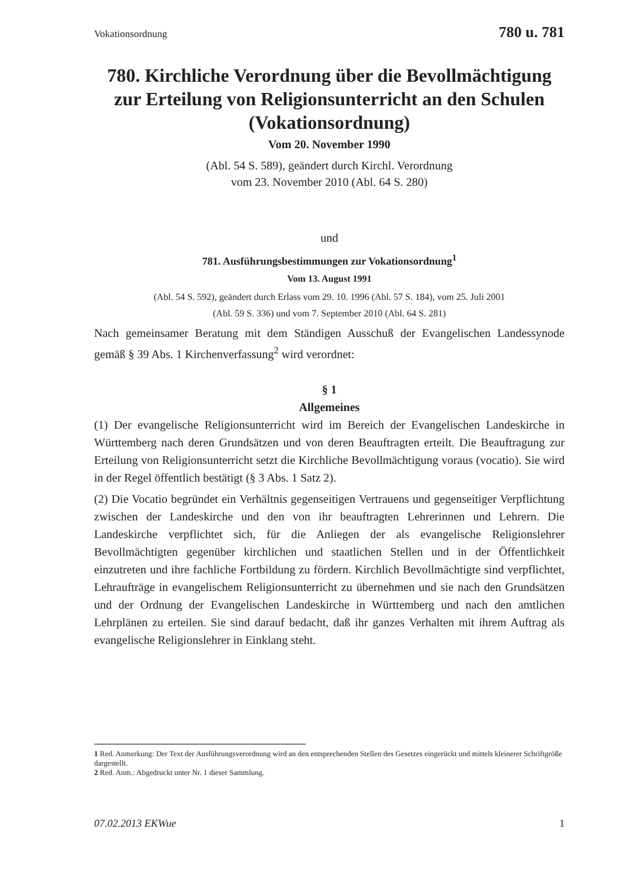Vokationsordnung 780 u. 781
780. Kirchliche Verordnung über die Bevollmächtigung zur Erteilung von Religionsunterricht an den Schulen (Vokationsordnung)
Vom 20. November 1990
(Abl. 54 S. 589), geändert durch Kirchl. Verordnung
vom 23. November 2010 (Abl. 64 S. 280)
und
781. Ausführungsbestimmungen zur Vokationsordnung<sup>1</sup>
Vom 13. August 1991
(Abl. 54 S. 592), geändert durch Erlass vom 29. 10. 1996 (Abl. 57 S. 184), vom 25. Juli 2001
(Abl. 59 S. 336) und vom 7. September 2010 (Abl. 64 S. 281)
Nach gemeinsamer Beratung mit dem Ständigen Ausschuß der Evangelischen Landessynode gemäß § 39 Abs. 1 Kirchenverfassung<sup>2</sup> wird verordnet:
§ 1
Allgemeines
(1) Der evangelische Religionsunterricht wird im Bereich der Evangelischen Landeskirche in Württemberg nach deren Grundsätzen und von deren Beauftragten erteilt. Die Beauftragung zur Erteilung von Religionsunterricht setzt die Kirchliche Bevollmächtigung voraus (vocatio). Sie wird in der Regel öffentlich bestätigt (§ 3 Abs. 1 Satz 2).
(2) Die Vocatio begründet ein Verhältnis gegenseitigen Vertrauens und gegenseitiger Verpflichtung zwischen der Landeskirche und den von ihr beauftragten Lehrerinnen und Lehrern. Die Landeskirche verpflichtet sich, für die Anliegen der als evangelische Religionslehrer Bevollmächtigten gegenüber kirchlichen und staatlichen Stellen und in der Öffentlichkeit einzutreten und ihre fachliche Fortbildung zu fördern. Kirchlich Bevollmächtigte sind verpflichtet, Lehraufträge in evangelischem Religionsunterricht zu übernehmen und sie nach den Grundsätzen und der Ordnung der Evangelischen Landeskirche in Württemberg und nach den amtlichen Lehrplänen zu erteilen. Sie sind darauf bedacht, daß ihr ganzes Verhalten mit ihrem Auftrag als evangelische Religionslehrer in Einklang steht.
1 Red. Anmerkung: Der Text der Ausführungsverordnung wird an den entsprechenden Stellen des Gesetzes eingerückt und mittels kleinerer Schriftgröße dargestellt.
2 Red. Anm.: Abgedruckt unter Nr. 1 dieser Sammlung.
07.02.2013 EKWue 1